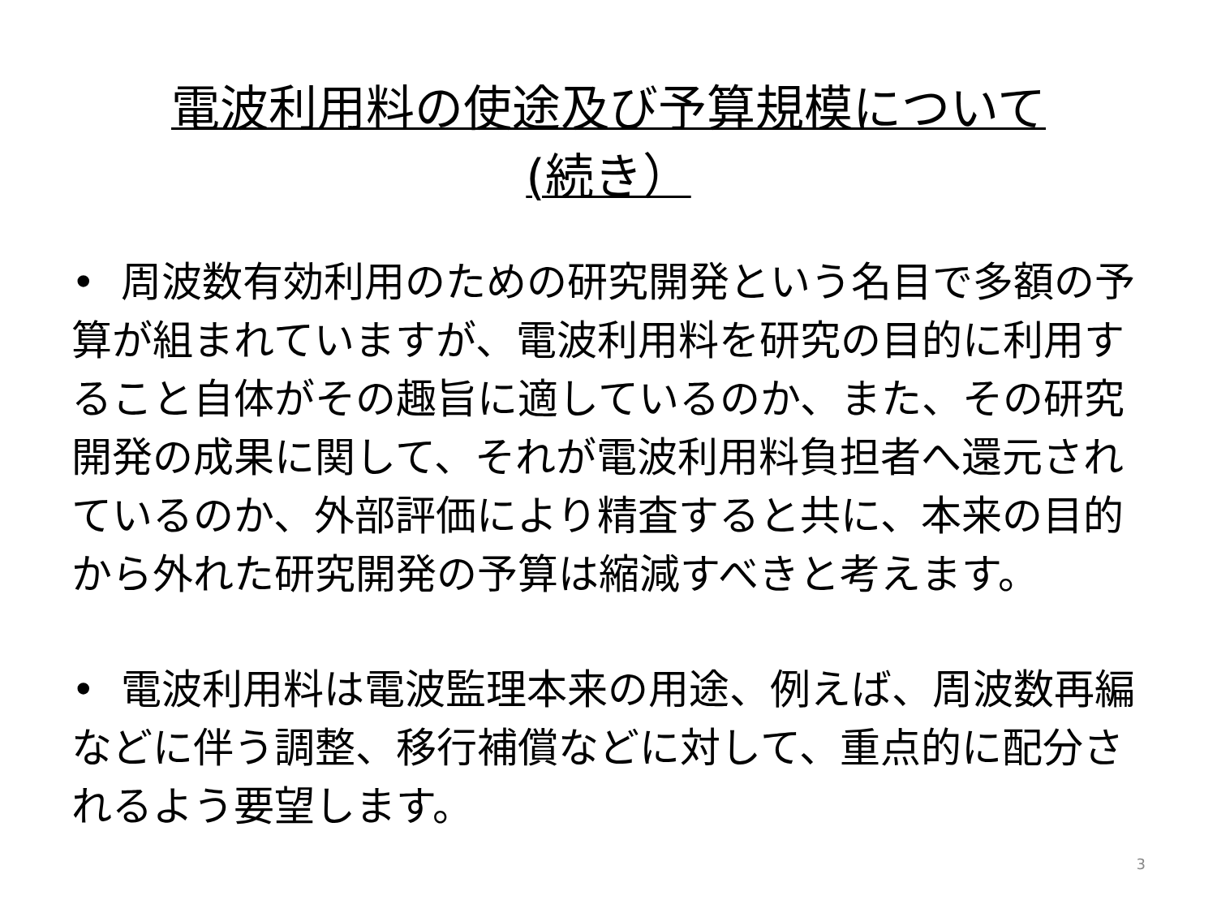電波利用料の使途及び予算規模について
(続き）
• 周波数有効利用のための研究開発という名目で多額の予算が組まれていますが、電波利用料を研究の目的に利用すること自体がその趣旨に適しているのか、また、その研究開発の成果に関して、それが電波利用料負担者へ還元されているのか、外部評価により精査すると共に、本来の目的から外れた研究開発の予算は縮減すべきと考えます。
• 電波利用料は電波監理本来の用途、例えば、周波数再編などに伴う調整、移行補償などに対して、重点的に配分されるよう要望します。
3